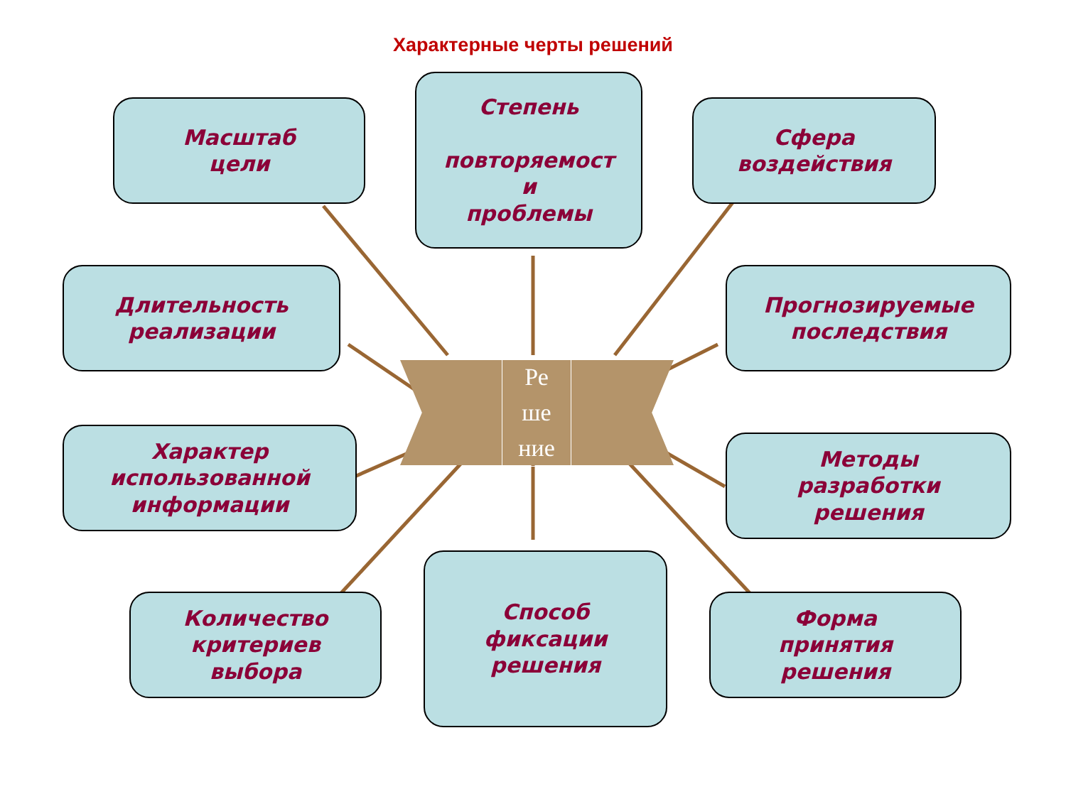Характерные черты решений
Масштаб
цели
Степень
повторяемост
и
проблемы
Сфера
воздействия
Длительность
реализации
Прогнозируемые
последствия
Ре
ше
ние
Характер
использованной
информации
Методы
разработки
решения
Количество
критериев
выбора
Способ
фиксации
решения
Форма
принятия
решения